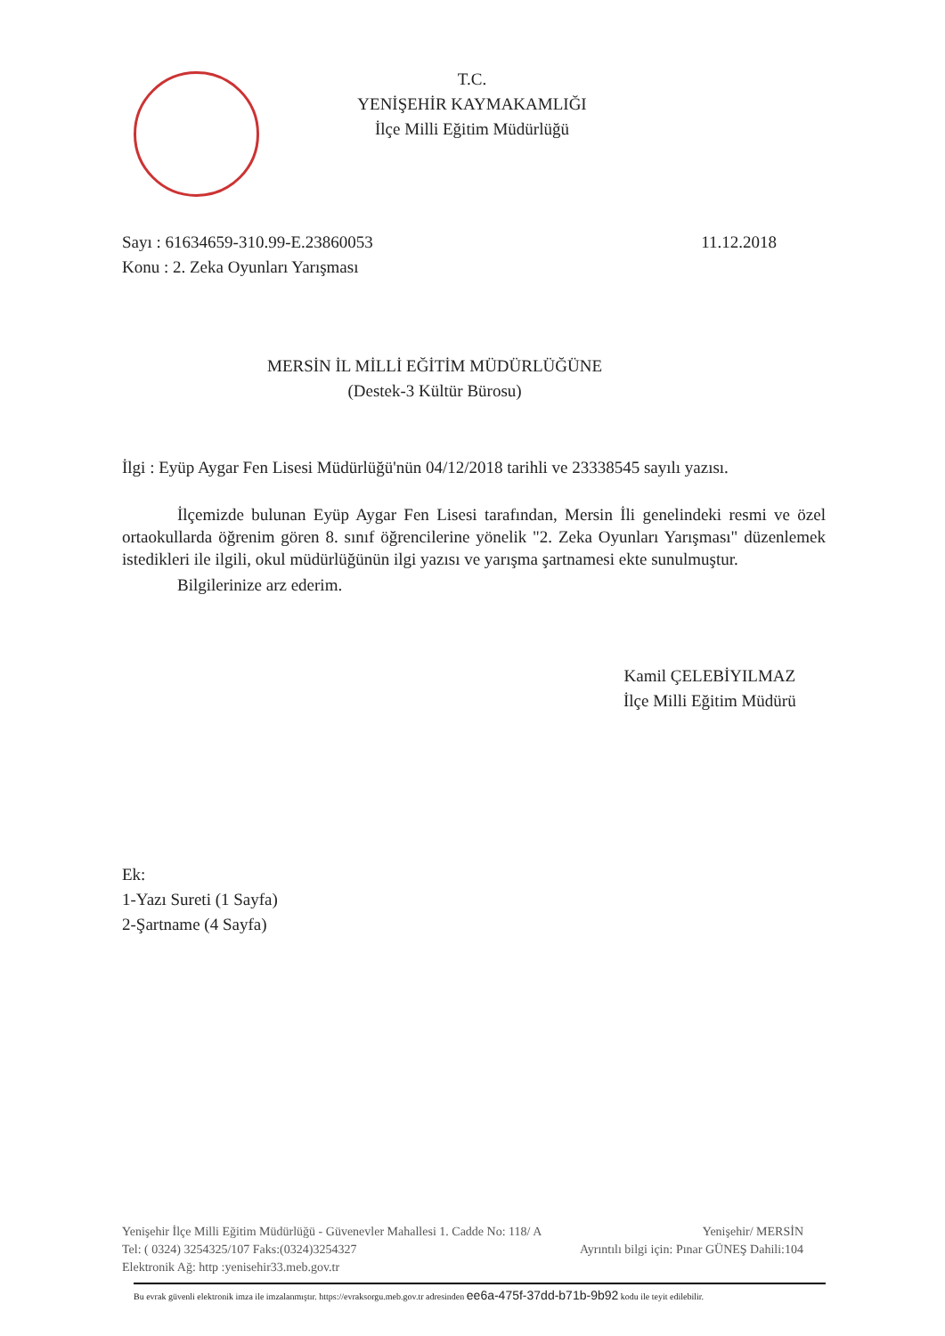T.C.
YENİŞEHİR KAYMAKAMLIĞI
İlçe Milli Eğitim Müdürlüğü
11.12.2018 Sayı : 61634659-310.99-E.23860053
Konu : 2. Zeka Oyunları Yarışması
MERSİN İL MİLLİ EĞİTİM MÜDÜRLÜĞÜNE
(Destek-3 Kültür Bürosu)
İlgi : Eyüp Aygar Fen Lisesi Müdürlüğü'nün 04/12/2018 tarihli ve 23338545 sayılı yazısı.
İlçemizde bulunan Eyüp Aygar Fen Lisesi tarafından, Mersin İli genelindeki resmi ve özel ortaokullarda öğrenim gören 8. sınıf öğrencilerine yönelik "2. Zeka Oyunları Yarışması" düzenlemek istedikleri ile ilgili, okul müdürlüğünün ilgi yazısı ve yarışma şartnamesi ekte sunulmuştur.
Bilgilerinize arz ederim.
Kamil ÇELEBİYILMAZ
İlçe Milli Eğitim Müdürü
Ek:
1-Yazı Sureti (1 Sayfa)
2-Şartname (4 Sayfa)
Yenişehir/ MERSİN Yenişehir İlçe Milli Eğitim Müdürlüğü - Güvenevler Mahallesi 1. Cadde No: 118/ A
Ayrıntılı bilgi için: Pınar GÜNEŞ Dahili:104 Tel: ( 0324) 3254325/107 Faks:(0324)3254327
Elektronik Ağ: http :yenisehir33.meb.gov.tr
Bu evrak güvenli elektronik imza ile imzalanmıştır. https://evraksorgu.meb.gov.tr adresinden ee6a-475f-37dd-b71b-9b92 kodu ile teyit edilebilir.